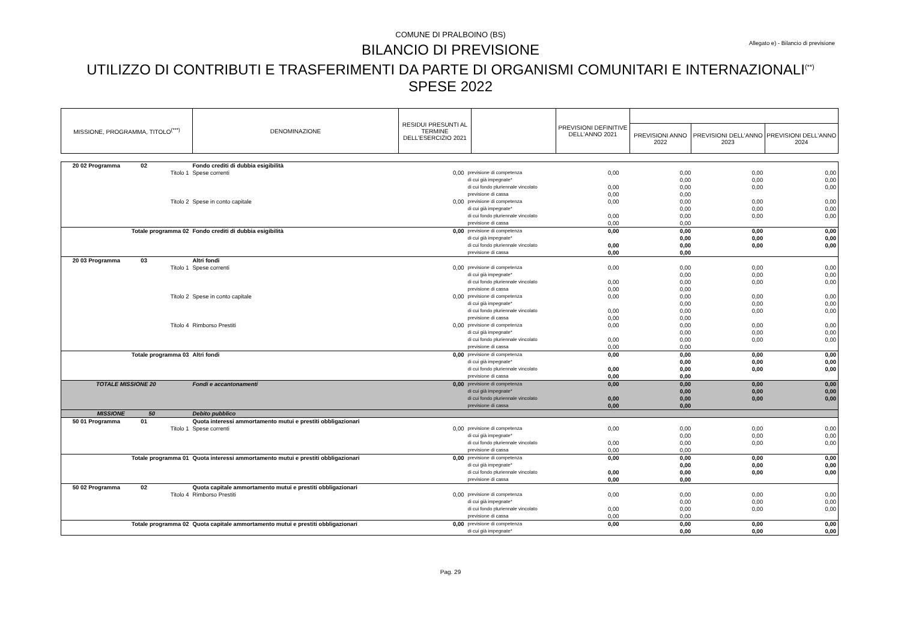COMUNE DI PRALBOINO (BS)
Allegato e) - Bilancio di previsione
BILANCIO DI PREVISIONE
UTILIZZO DI CONTRIBUTI E TRASFERIMENTI DA PARTE DI ORGANISMI COMUNITARI E INTERNAZIONALI<sup>(**)</sup>
SPESE 2022
| MISSIONE, PROGRAMMA, TITOLO<sup>(***)</sup> | DENOMINAZIONE | RESIDUI PRESUNTI AL TERMINE DELL'ESERCIZIO 2021 | | PREVISIONI DEFINITIVE DELL'ANNO 2021 | | | |
| --- | --- | --- | --- | --- | --- | --- | --- |
| | | | | | PREVISIONI ANNO 2022 | PREVISIONI DELL'ANNO 2023 | PREVISIONI DELL'ANNO 2024 |
| 20 02 Programma 02 | Fondo crediti di dubbia esigibilità | | | | | | |
| Titolo 1 | Spese correnti | 0,00 | previsione di competenza | 0,00 | 0,00 | 0,00 | 0,00 |
| | | | di cui già impegnate* | | 0,00 | 0,00 | 0,00 |
| | | | di cui fondo pluriennale vincolato | 0,00 | 0,00 | 0,00 | 0,00 |
| | | | previsione di cassa | 0,00 | 0,00 | | |
| Titolo 2 | Spese in conto capitale | 0,00 | previsione di competenza | 0,00 | 0,00 | 0,00 | 0,00 |
| | | | di cui già impegnate* | | 0,00 | 0,00 | 0,00 |
| | | | di cui fondo pluriennale vincolato | 0,00 | 0,00 | 0,00 | 0,00 |
| | | | previsione di cassa | 0,00 | 0,00 | | |
| Totale programma 02 | Fondo crediti di dubbia esigibilità | 0,00 | previsione di competenza | 0,00 | 0,00 | 0,00 | 0,00 |
| | | | di cui già impegnate* | | 0,00 | 0,00 | 0,00 |
| | | | di cui fondo pluriennale vincolato | 0,00 | 0,00 | 0,00 | 0,00 |
| | | | previsione di cassa | 0,00 | 0,00 | | |
| 20 03 Programma 03 | Altri fondi | | | | | | |
| Titolo 1 | Spese correnti | 0,00 | previsione di competenza | 0,00 | 0,00 | 0,00 | 0,00 |
| | | | di cui già impegnate* | | 0,00 | 0,00 | 0,00 |
| | | | di cui fondo pluriennale vincolato | 0,00 | 0,00 | 0,00 | 0,00 |
| | | | previsione di cassa | 0,00 | 0,00 | | |
| Titolo 2 | Spese in conto capitale | 0,00 | previsione di competenza | 0,00 | 0,00 | 0,00 | 0,00 |
| | | | di cui già impegnate* | | 0,00 | 0,00 | 0,00 |
| | | | di cui fondo pluriennale vincolato | 0,00 | 0,00 | 0,00 | 0,00 |
| | | | previsione di cassa | 0,00 | 0,00 | | |
| Titolo 4 | Rimborso Prestiti | 0,00 | previsione di competenza | 0,00 | 0,00 | 0,00 | 0,00 |
| | | | di cui già impegnate* | | 0,00 | 0,00 | 0,00 |
| | | | di cui fondo pluriennale vincolato | 0,00 | 0,00 | 0,00 | 0,00 |
| | | | previsione di cassa | 0,00 | 0,00 | | |
| Totale programma 03 | Altri fondi | 0,00 | previsione di competenza | 0,00 | 0,00 | 0,00 | 0,00 |
| | | | di cui già impegnate* | | 0,00 | 0,00 | 0,00 |
| | | | di cui fondo pluriennale vincolato | 0,00 | 0,00 | 0,00 | 0,00 |
| | | | previsione di cassa | 0,00 | 0,00 | | |
| TOTALE MISSIONE 20 | Fondi e accantonamenti | 0,00 | previsione di competenza | 0,00 | 0,00 | 0,00 | 0,00 |
| | | | di cui già impegnate* | | 0,00 | 0,00 | 0,00 |
| | | | di cui fondo pluriennale vincolato | 0,00 | 0,00 | 0,00 | 0,00 |
| | | | previsione di cassa | 0,00 | 0,00 | | |
| MISSIONE 50 | Debito pubblico | | | | | | |
| 50 01 Programma 01 | Quota interessi ammortamento mutui e prestiti obbligazionari | | | | | | |
| Titolo 1 | Spese correnti | 0,00 | previsione di competenza | 0,00 | 0,00 | 0,00 | 0,00 |
| | | | di cui già impegnate* | | 0,00 | 0,00 | 0,00 |
| | | | di cui fondo pluriennale vincolato | 0,00 | 0,00 | 0,00 | 0,00 |
| | | | previsione di cassa | 0,00 | 0,00 | | |
| Totale programma 01 | Quota interessi ammortamento mutui e prestiti obbligazionari | 0,00 | previsione di competenza | 0,00 | 0,00 | 0,00 | 0,00 |
| | | | di cui già impegnate* | | 0,00 | 0,00 | 0,00 |
| | | | di cui fondo pluriennale vincolato | 0,00 | 0,00 | 0,00 | 0,00 |
| | | | previsione di cassa | 0,00 | 0,00 | | |
| 50 02 Programma 02 | Quota capitale ammortamento mutui e prestiti obbligazionari | | | | | | |
| Titolo 4 | Rimborso Prestiti | 0,00 | previsione di competenza | 0,00 | 0,00 | 0,00 | 0,00 |
| | | | di cui già impegnate* | | 0,00 | 0,00 | 0,00 |
| | | | di cui fondo pluriennale vincolato | 0,00 | 0,00 | 0,00 | 0,00 |
| | | | previsione di cassa | 0,00 | 0,00 | | |
| Totale programma 02 | Quota capitale ammortamento mutui e prestiti obbligazionari | 0,00 | previsione di competenza | 0,00 | 0,00 | 0,00 | 0,00 |
| | | | di cui già impegnate* | | 0,00 | 0,00 | 0,00 |
Pag. 29